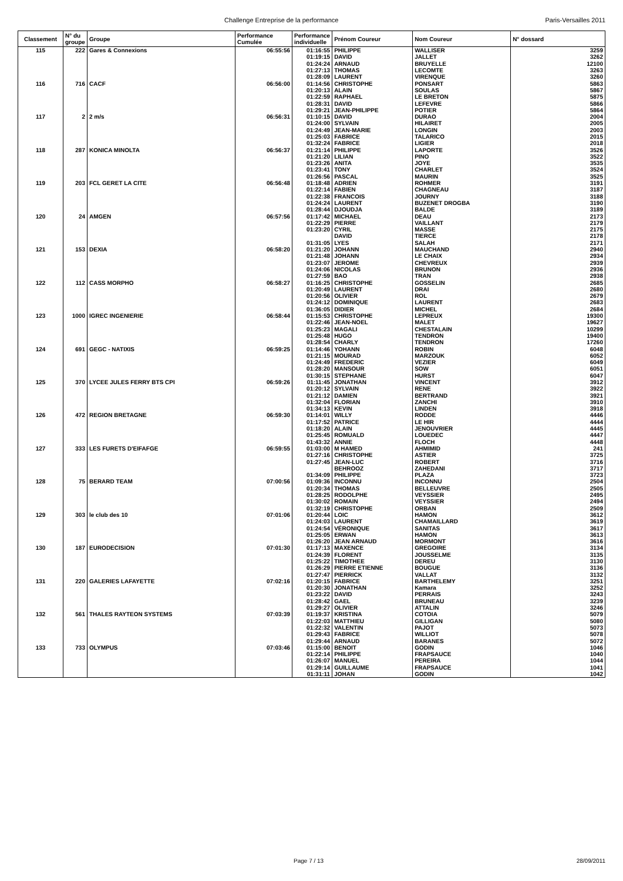Challenge Entreprise de la performance Paris-Versailles 2011
| Classement | N° du groupe | Groupe | Performance Cumulée | Performance individuelle | Prénom Coureur | Nom Coureur | N° dossard |
| --- | --- | --- | --- | --- | --- | --- | --- |
| 115 | 222 | Gares & Connexions | 06:55:56 | 01:16:55 | PHILIPPE | WALLISER | 3259 |
| | | | | 01:19:15 | DAVID | JALLET | 3262 |
| | | | | 01:24:24 | ARNAUD | BRUYELLE | 12100 |
| | | | | 01:27:13 | THOMAS | LECOMTE | 3263 |
| | | | | 01:28:09 | LAURENT | VIRENQUE | 3260 |
| 116 | 716 | CACF | 06:56:00 | 01:14:56 | CHRISTOPHE | PONSART | 5863 |
| | | | | 01:20:13 | ALAIN | SOULAS | 5867 |
| | | | | 01:22:59 | RAPHAEL | LE BRETON | 5875 |
| | | | | 01:28:31 | DAVID | LEFEVRE | 5866 |
| | | | | 01:29:21 | JEAN-PHILIPPE | POTIER | 5864 |
| 117 | 2 | 2 m/s | 06:56:31 | 01:10:15 | DAVID | DURAO | 2004 |
| | | | | 01:24:00 | SYLVAIN | HILAIRET | 2005 |
| | | | | 01:24:49 | JEAN-MARIE | LONGIN | 2003 |
| | | | | 01:25:03 | FABRICE | TALARICO | 2015 |
| | | | | 01:32:24 | FABRICE | LIGIER | 2018 |
| 118 | 287 | KONICA MINOLTA | 06:56:37 | 01:21:14 | PHILIPPE | LAPORTE | 3526 |
| | | | | 01:21:20 | LILIAN | PINO | 3522 |
| | | | | 01:23:26 | ANITA | JOYE | 3535 |
| | | | | 01:23:41 | TONY | CHARLET | 3524 |
| | | | | 01:26:56 | PASCAL | MAURIN | 3525 |
| 119 | 203 | FCL GERET LA CITE | 06:56:48 | 01:18:48 | ADRIEN | ROHMER | 3191 |
| | | | | 01:22:14 | FABIEN | CHAGNEAU | 3187 |
| | | | | 01:22:38 | FRANCOIS | JOURNY | 3188 |
| | | | | 01:24:24 | LAURENT | BUZENET DROGBA | 3190 |
| | | | | 01:28:44 | DJOUDJA | BALDE | 3189 |
| 120 | 24 | AMGEN | 06:57:56 | 01:17:42 | MICHAEL | DEAU | 2173 |
| | | | | 01:22:29 | PIERRE | VAILLANT | 2179 |
| | | | | 01:23:20 | CYRIL | MASSE | 2175 |
| | | | | | DAVID | TIERCE | 2178 |
| | | | | 01:31:05 | LYES | SALAH | 2171 |
| 121 | 153 | DEXIA | 06:58:20 | 01:21:20 | JOHANN | MAUCHAND | 2940 |
| | | | | 01:21:48 | JOHANN | LE CHAIX | 2934 |
| | | | | 01:23:07 | JEROME | CHEVREUX | 2939 |
| | | | | 01:24:06 | NICOLAS | BRUNON | 2936 |
| | | | | 01:27:59 | BAO | TRAN | 2938 |
| 122 | 112 | CASS MORPHO | 06:58:27 | 01:16:25 | CHRISTOPHE | GOSSELIN | 2685 |
| | | | | 01:20:49 | LAURENT | DRAI | 2680 |
| | | | | 01:20:56 | OLIVIER | ROL | 2679 |
| | | | | 01:24:12 | DOMINIQUE | LAURENT | 2683 |
| | | | | 01:36:05 | DIDIER | MICHEL | 2684 |
| 123 | 1000 | IGREC INGENIERIE | 06:58:44 | 01:15:53 | CHRISTOPHE | LEPREUX | 19300 |
| | | | | 01:22:46 | JEAN-NOEL | MALET | 19627 |
| | | | | 01:25:23 | MAGALI | CHESTALAIN | 10299 |
| | | | | 01:25:48 | HUGO | TENDRON | 19400 |
| | | | | 01:28:54 | CHARLY | TENDRON | 17260 |
| 124 | 691 | GEGC - NATIXIS | 06:59:25 | 01:14:46 | YOHANN | ROBIN | 6048 |
| | | | | 01:21:15 | MOURAD | MARZOUK | 6052 |
| | | | | 01:24:49 | FREDERIC | VEZIER | 6049 |
| | | | | 01:28:20 | MANSOUR | SOW | 6051 |
| | | | | 01:30:15 | STEPHANE | HURST | 6047 |
| 125 | 370 | LYCEE JULES FERRY BTS CPI | 06:59:26 | 01:11:45 | JONATHAN | VINCENT | 3912 |
| | | | | 01:20:12 | SYLVAIN | RENE | 3922 |
| | | | | 01:21:12 | DAMIEN | BERTRAND | 3921 |
| | | | | 01:32:04 | FLORIAN | ZANCHI | 3910 |
| | | | | 01:34:13 | KEVIN | LINDEN | 3918 |
| 126 | 472 | REGION BRETAGNE | 06:59:30 | 01:14:01 | WILLY | RODDE | 4446 |
| | | | | 01:17:52 | PATRICE | LE HIR | 4444 |
| | | | | 01:18:20 | ALAIN | JENOUVRIER | 4445 |
| | | | | 01:25:45 | ROMUALD | LOUEDEC | 4447 |
| | | | | 01:43:32 | ANNIE | FLOCH | 4448 |
| 127 | 333 | LES FURETS D'EIFAFGE | 06:59:55 | 01:03:00 | M HAMED | AHMIMID | 241 |
| | | | | 01:27:16 | CHRISTOPHE | ASTIER | 3725 |
| | | | | 01:27:45 | JEAN-LUC | ROBERT | 3716 |
| | | | | | BEHROOZ | ZAHEDANI | 3717 |
| | | | | 01:34:09 | PHILIPPE | PLAZA | 3723 |
| 128 | 75 | BERARD TEAM | 07:00:56 | 01:09:36 | INCONNU | INCONNU | 2504 |
| | | | | 01:20:34 | THOMAS | BELLEUVRE | 2505 |
| | | | | 01:28:25 | RODOLPHE | VEYSSIER | 2495 |
| | | | | 01:30:02 | ROMAIN | VEYSSIER | 2494 |
| | | | | 01:32:19 | CHRISTOPHE | ORBAN | 2509 |
| 129 | 303 | le club des 10 | 07:01:06 | 01:20:44 | LOIC | HAMON | 3612 |
| | | | | 01:24:03 | LAURENT | CHAMAILLARD | 3619 |
| | | | | 01:24:54 | VÉRONIQUE | SANITAS | 3617 |
| | | | | 01:25:05 | ERWAN | HAMON | 3613 |
| | | | | 01:26:20 | JEAN ARNAUD | MORMONT | 3616 |
| 130 | 187 | EURODECISION | 07:01:30 | 01:17:13 | MAXENCE | GREGOIRE | 3134 |
| | | | | 01:24:39 | FLORENT | JOUSSELME | 3135 |
| | | | | 01:25:22 | TIMOTHEE | DEREU | 3130 |
| | | | | 01:26:29 | PIERRE ETIENNE | BOUGUE | 3136 |
| | | | | 01:27:47 | PIERRICK | VALLAT | 3132 |
| 131 | 220 | GALERIES LAFAYETTE | 07:02:16 | 01:20:15 | FABRICE | BARTHELEMY | 3251 |
| | | | | 01:20:30 | JONATHAN | Kamara | 3252 |
| | | | | 01:23:22 | DAVID | PERRAIS | 3243 |
| | | | | 01:28:42 | GAEL | BRUNEAU | 3239 |
| | | | | 01:29:27 | OLIVIER | ATTALIN | 3246 |
| 132 | 561 | THALES RAYTEON SYSTEMS | 07:03:39 | 01:19:37 | KRISTINA | COTOIA | 5079 |
| | | | | 01:22:03 | MATTHIEU | GILLIGAN | 5080 |
| | | | | 01:22:32 | VALENTIN | PAJOT | 5073 |
| | | | | 01:29:43 | FABRICE | WILLIOT | 5078 |
| | | | | 01:29:44 | ARNAUD | BARANES | 5072 |
| 133 | 733 | OLYMPUS | 07:03:46 | 01:15:00 | BENOIT | GODIN | 1046 |
| | | | | 01:22:14 | PHILIPPE | FRAPSAUCE | 1040 |
| | | | | 01:26:07 | MANUEL | PEREIRA | 1044 |
| | | | | 01:29:14 | GUILLAUME | FRAPSAUCE | 1041 |
| | | | | 01:31:11 | JOHAN | GODIN | 1042 |
Page 7 / 13 28/09/2011